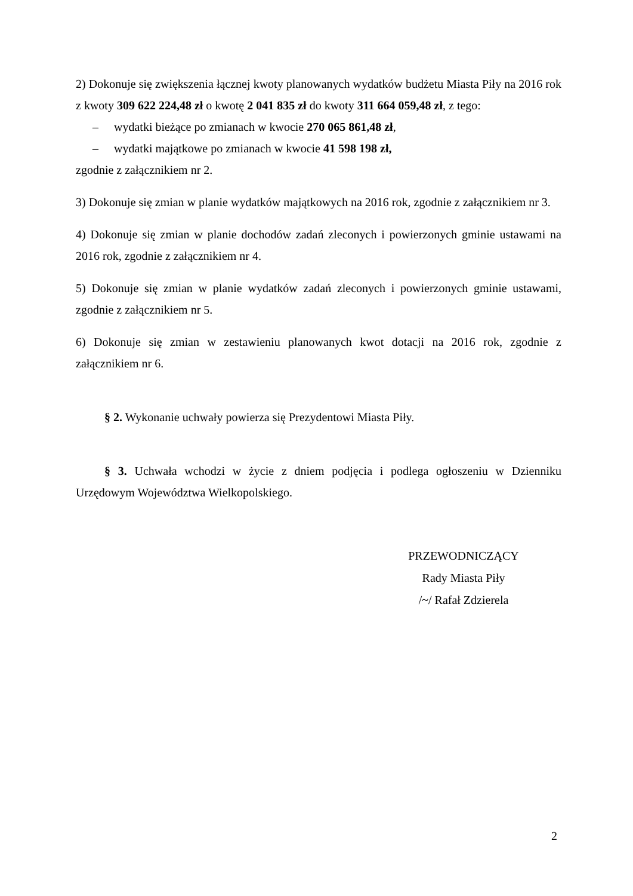2) Dokonuje się zwiększenia łącznej kwoty planowanych wydatków budżetu Miasta Piły na 2016 rok z kwoty 309 622 224,48 zł o kwotę 2 041 835 zł do kwoty 311 664 059,48 zł, z tego:
– wydatki bieżące po zmianach w kwocie 270 065 861,48 zł,
– wydatki majątkowe po zmianach w kwocie 41 598 198 zł,
zgodnie z załącznikiem nr 2.
3) Dokonuje się zmian w planie wydatków majątkowych na 2016 rok, zgodnie z załącznikiem nr 3.
4) Dokonuje się zmian w planie dochodów zadań zleconych i powierzonych gminie ustawami na 2016 rok, zgodnie z załącznikiem nr 4.
5) Dokonuje się zmian w planie wydatków zadań zleconych i powierzonych gminie ustawami, zgodnie z załącznikiem nr 5.
6) Dokonuje się zmian w zestawieniu planowanych kwot dotacji na 2016 rok, zgodnie z załącznikiem nr 6.
§ 2. Wykonanie uchwały powierza się Prezydentowi Miasta Piły.
§ 3. Uchwała wchodzi w życie z dniem podjęcia i podlega ogłoszeniu w Dzienniku Urzędowym Województwa Wielkopolskiego.
PRZEWODNICZĄCY
Rady Miasta Piły
/~/ Rafał Zdzierela
2